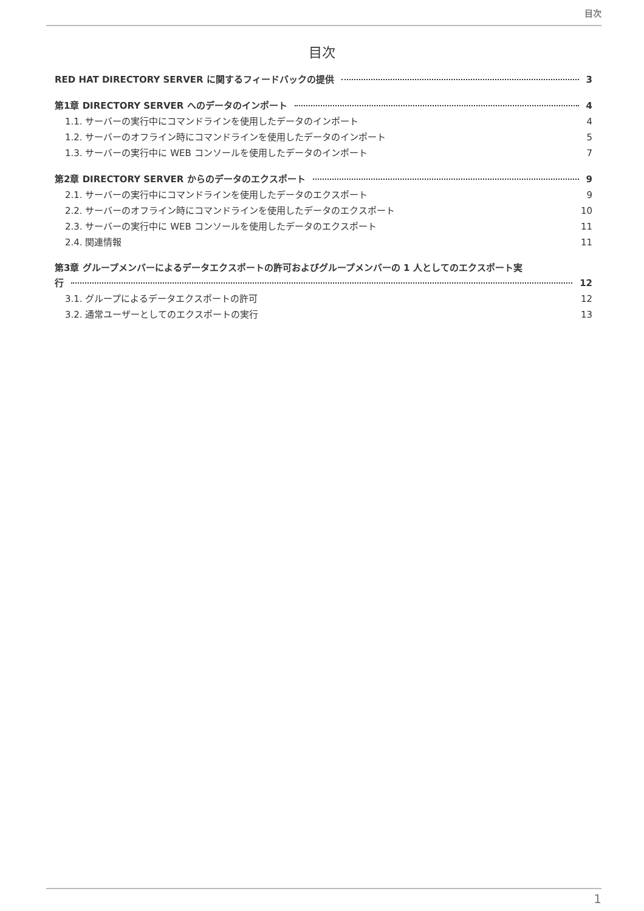目次
目次
RED HAT DIRECTORY SERVER に関するフィードバックの提供 3
第1章 DIRECTORY SERVER へのデータのインポート 4
1.1. サーバーの実行中にコマンドラインを使用したデータのインポート 4
1.2. サーバーのオフライン時にコマンドラインを使用したデータのインポート 5
1.3. サーバーの実行中に WEB コンソールを使用したデータのインポート 7
第2章 DIRECTORY SERVER からのデータのエクスポート 9
2.1. サーバーの実行中にコマンドラインを使用したデータのエクスポート 9
2.2. サーバーのオフライン時にコマンドラインを使用したデータのエクスポート 10
2.3. サーバーの実行中に WEB コンソールを使用したデータのエクスポート 11
2.4. 関連情報 11
第3章 グループメンバーによるデータエクスポートの許可およびグループメンバーの 1 人としてのエクスポート実
行 12
3.1. グループによるデータエクスポートの許可 12
3.2. 通常ユーザーとしてのエクスポートの実行 13
1